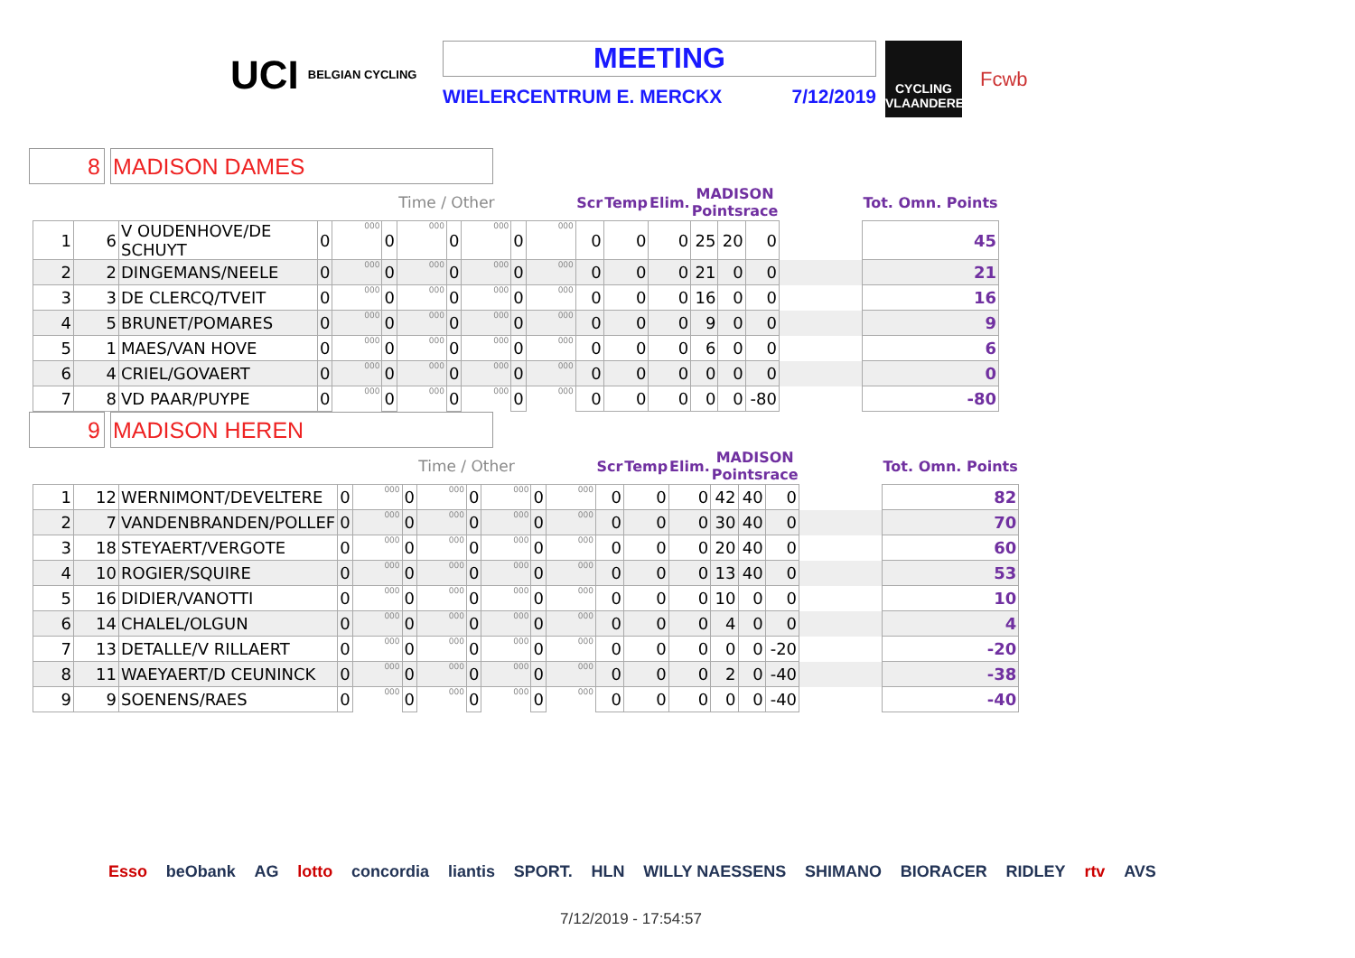UCI BELGIAN CYCLING
MEETING
WIELERCENTRUM E. MERCKX 7/12/2019
CYCLING VLAANDEREN
Fcwb
8
MADISON DAMES
| | | | Time / Other | | | | | | | | Scr | Temp | Elim. | MADISON Pointsrace | | | | Tot. Omn. Points |
| --- | --- | --- | --- | --- | --- | --- | --- | --- | --- | --- | --- | --- | --- | --- | --- | --- | --- | --- |
| 1 | 6 | V OUDENHOVE/DE SCHUYT | 0 | 000 | 0 | 000 | 0 | 000 | 0 | 000 | 0 | 0 | 0 | 25 | 20 | 0 | | 45 |
| 2 | 2 | DINGEMANS/NEELE | 0 | 000 | 0 | 000 | 0 | 000 | 0 | 000 | 0 | 0 | 0 | 21 | 0 | 0 | | 21 |
| 3 | 3 | DE CLERCQ/TVEIT | 0 | 000 | 0 | 000 | 0 | 000 | 0 | 000 | 0 | 0 | 0 | 16 | 0 | 0 | | 16 |
| 4 | 5 | BRUNET/POMARES | 0 | 000 | 0 | 000 | 0 | 000 | 0 | 000 | 0 | 0 | 0 | 9 | 0 | 0 | | 9 |
| 5 | 1 | MAES/VAN HOVE | 0 | 000 | 0 | 000 | 0 | 000 | 0 | 000 | 0 | 0 | 0 | 6 | 0 | 0 | | 6 |
| 6 | 4 | CRIEL/GOVAERT | 0 | 000 | 0 | 000 | 0 | 000 | 0 | 000 | 0 | 0 | 0 | 0 | 0 | 0 | | 0 |
| 7 | 8 | VD PAAR/PUYPE | 0 | 000 | 0 | 000 | 0 | 000 | 0 | 000 | 0 | 0 | 0 | 0 | 0 | -80 | | -80 |
9
MADISON HEREN
| | | | Time / Other | | | | | | | | Scr | Temp | Elim. | MADISON Pointsrace | | | | Tot. Omn. Points |
| --- | --- | --- | --- | --- | --- | --- | --- | --- | --- | --- | --- | --- | --- | --- | --- | --- | --- | --- |
| 1 | 12 | WERNIMONT/DEVELTERE | 0 | 000 | 0 | 000 | 0 | 000 | 0 | 000 | 0 | 0 | 0 | 42 | 40 | 0 | | 82 |
| 2 | 7 | VANDENBRANDEN/POLLEF | 0 | 000 | 0 | 000 | 0 | 000 | 0 | 000 | 0 | 0 | 0 | 30 | 40 | 0 | | 70 |
| 3 | 18 | STEYAERT/VERGOTE | 0 | 000 | 0 | 000 | 0 | 000 | 0 | 000 | 0 | 0 | 0 | 20 | 40 | 0 | | 60 |
| 4 | 10 | ROGIER/SQUIRE | 0 | 000 | 0 | 000 | 0 | 000 | 0 | 000 | 0 | 0 | 0 | 13 | 40 | 0 | | 53 |
| 5 | 16 | DIDIER/VANOTTI | 0 | 000 | 0 | 000 | 0 | 000 | 0 | 000 | 0 | 0 | 0 | 10 | 0 | 0 | | 10 |
| 6 | 14 | CHALEL/OLGUN | 0 | 000 | 0 | 000 | 0 | 000 | 0 | 000 | 0 | 0 | 0 | 4 | 0 | 0 | | 4 |
| 7 | 13 | DETALLE/V RILLAERT | 0 | 000 | 0 | 000 | 0 | 000 | 0 | 000 | 0 | 0 | 0 | 0 | 0 | -20 | | -20 |
| 8 | 11 | WAEYAERT/D CEUNINCK | 0 | 000 | 0 | 000 | 0 | 000 | 0 | 000 | 0 | 0 | 0 | 2 | 0 | -40 | | -38 |
| 9 | 9 | SOENENS/RAES | 0 | 000 | 0 | 000 | 0 | 000 | 0 | 000 | 0 | 0 | 0 | 0 | 0 | -40 | | -40 |
Esso beObank AG lotto concordia liantis SPORT. HLN WILLY NAESSENS SHIMANO BIORACER RIDLEY rtv AVS
7/12/2019 - 17:54:57